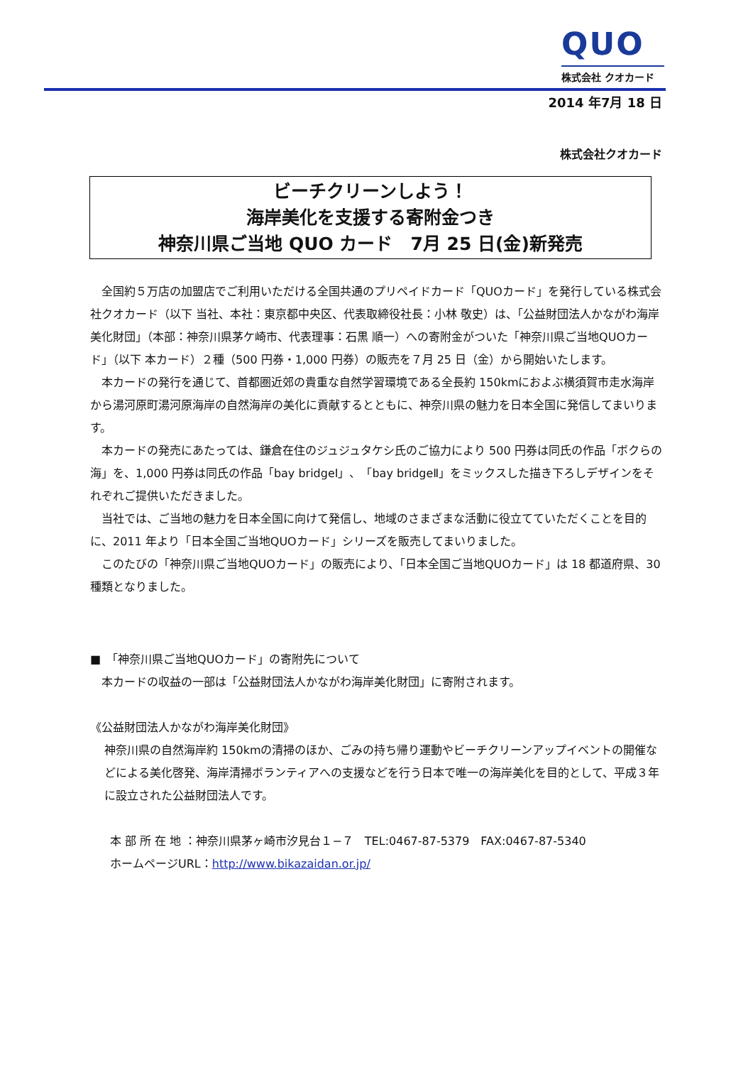QUO
株式会社 クオカード
2014 年7月 18 日
株式会社クオカード
ビーチクリーンしよう！
海岸美化を支援する寄附金つき
神奈川県ご当地 QUO カード　7月 25 日(金)新発売
全国約５万店の加盟店でご利用いただける全国共通のプリペイドカード「QUOカード」を発行している株式会社クオカード（以下 当社、本社：東京都中央区、代表取締役社長：小林 敬史）は、「公益財団法人かながわ海岸美化財団」（本部：神奈川県茅ケ崎市、代表理事：石黒 順一）への寄附金がついた「神奈川県ご当地QUOカード」（以下 本カード）２種（500 円券・1,000 円券）の販売を７月 25 日（金）から開始いたします。
本カードの発行を通じて、首都圏近郊の貴重な自然学習環境である全長約 150kmにおよぶ横須賀市走水海岸から湯河原町湯河原海岸の自然海岸の美化に貢献するとともに、神奈川県の魅力を日本全国に発信してまいります。
本カードの発売にあたっては、鎌倉在住のジュジュタケシ氏のご協力により 500 円券は同氏の作品「ボクらの海」を、1,000 円券は同氏の作品「bay bridgeⅠ」、「bay bridgeⅡ」をミックスした描き下ろしデザインをそれぞれご提供いただきました。
当社では、ご当地の魅力を日本全国に向けて発信し、地域のさまざまな活動に役立てていただくことを目的に、2011 年より「日本全国ご当地QUOカード」シリーズを販売してまいりました。
このたびの「神奈川県ご当地QUOカード」の販売により、「日本全国ご当地QUOカード」は 18 都道府県、30 種類となりました。
■　「神奈川県ご当地QUOカード」の寄附先について
本カードの収益の一部は「公益財団法人かながわ海岸美化財団」に寄附されます。
《公益財団法人かながわ海岸美化財団》
神奈川県の自然海岸約 150kmの清掃のほか、ごみの持ち帰り運動やビーチクリーンアップイベントの開催などによる美化啓発、海岸清掃ボランティアへの支援などを行う日本で唯一の海岸美化を目的として、平成３年に設立された公益財団法人です。
本 部 所 在 地 ：神奈川県茅ヶ崎市汐見台１−７　TEL:0467-87-5379　FAX:0467-87-5340
ホームページURL：http://www.bikazaidan.or.jp/